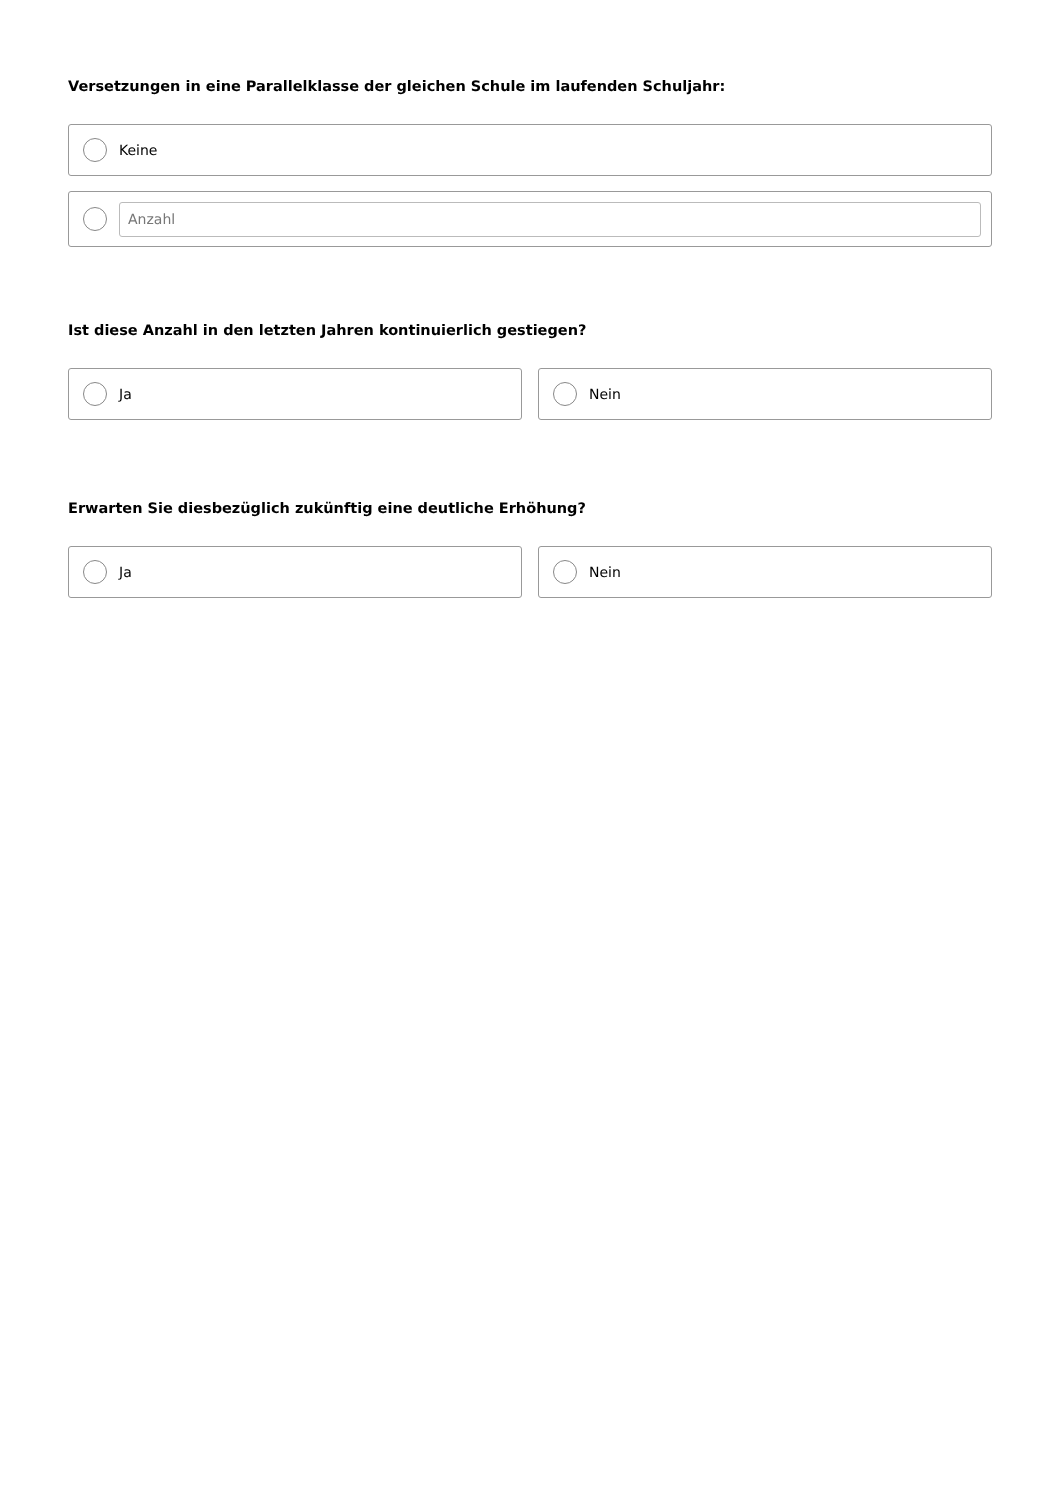Versetzungen in eine Parallelklasse der gleichen Schule im laufenden Schuljahr:
Keine
Anzahl
Ist diese Anzahl in den letzten Jahren kontinuierlich gestiegen?
Ja Nein
Erwarten Sie diesbezüglich zukünftig eine deutliche Erhöhung?
Ja Nein